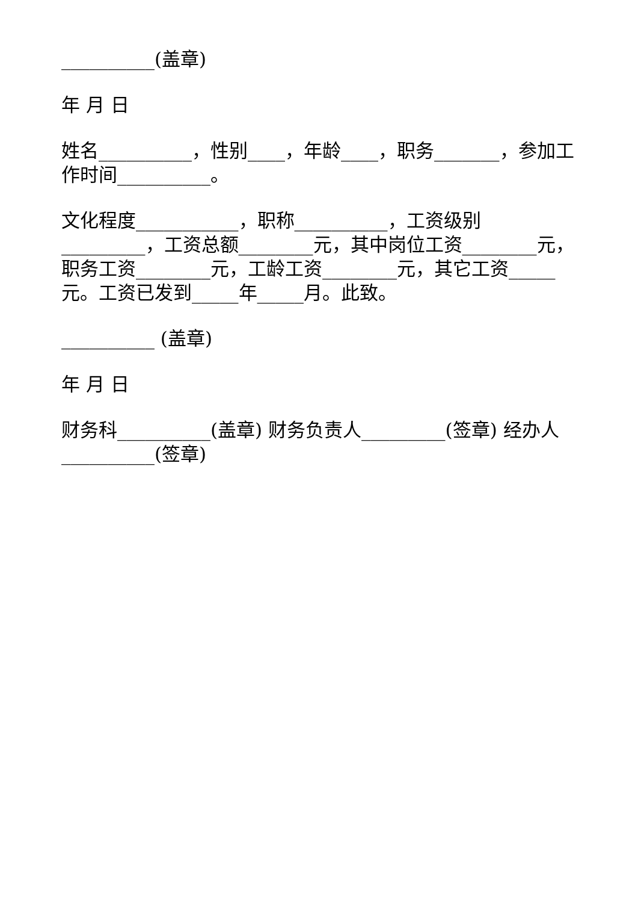__________(盖章)
年 月 日
姓名__________，性别____，年龄____，职务_______，参加工作时间__________。
文化程度___________，职称__________，工资级别_________，工资总额________元，其中岗位工资________元，职务工资________元，工龄工资________元，其它工资_____元。工资已发到_____年_____月。此致。
__________ (盖章)
年 月 日
财务科__________(盖章) 财务负责人_________(签章) 经办人__________(签章)